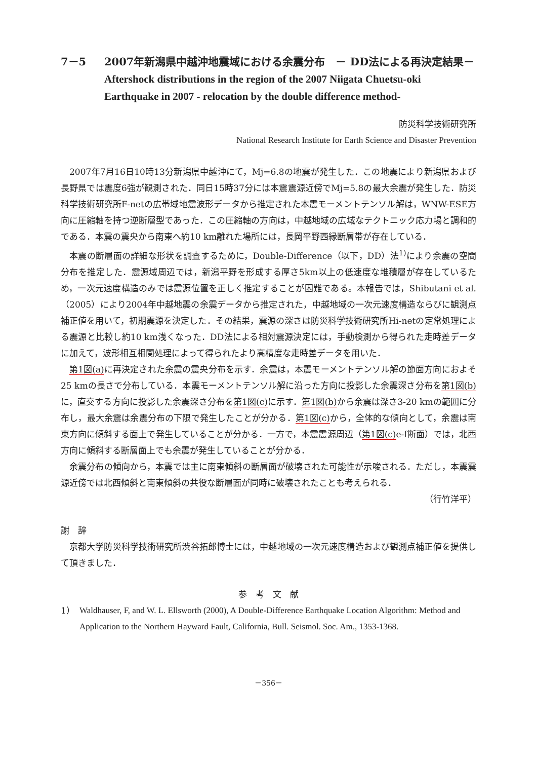7－5 2007年新潟県中越沖地震域における余震分布　－ DD法による再決定結果－
Aftershock distributions in the region of the 2007 Niigata Chuetsu-oki Earthquake in 2007 - relocation by the double difference method-
防災科学技術研究所
National Research Institute for Earth Science and Disaster Prevention
2007年7月16日10時13分新潟県中越沖にて，Mj=6.8の地震が発生した．この地震により新潟県および長野県では震度6強が観測された．同日15時37分には本震震源近傍でMj=5.8の最大余震が発生した．防災科学技術研究所F-netの広帯域地震波形データから推定された本震モーメントテンソル解は，WNW-ESE方向に圧縮軸を持つ逆断層型であった．この圧縮軸の方向は，中越地域の広域なテクトニック応力場と調和的である．本震の震央から南東へ約10 km離れた場所には，長岡平野西縁断層帯が存在している．
本震の断層面の詳細な形状を調査するために，Double-Difference（以下，DD）法<sup>1)</sup>により余震の空間分布を推定した．震源域周辺では，新潟平野を形成する厚さ5km以上の低速度な堆積層が存在しているため，一次元速度構造のみでは震源位置を正しく推定することが困難である。本報告では，Shibutani et al.（2005）により2004年中越地震の余震データから推定された，中越地域の一次元速度構造ならびに観測点補正値を用いて，初期震源を決定した．その結果，震源の深さは防災科学技術研究所Hi-netの定常処理による震源と比較し約10 km浅くなった．DD法による相対震源決定には，手動検測から得られた走時差データに加えて，波形相互相関処理によって得られたより高精度な走時差データを用いた．
第1図(a) に再決定された余震の震央分布を示す．余震は，本震モーメントテンソル解の節面方向におよそ25 kmの長さで分布している．本震モーメントテンソル解に沿った方向に投影した余震深さ分布を第1図(b) に，直交する方向に投影した余震深さ分布を第1図(c) に示す．第1図(b) から余震は深さ3-20 kmの範囲に分布し，最大余震は余震分布の下限で発生したことが分かる．第1図(c) から，全体的な傾向として，余震は南東方向に傾斜する面上で発生していることが分かる．一方で，本震震源周辺（第1図(c) e-f断面）では，北西方向に傾斜する断層面上でも余震が発生していることが分かる．
余震分布の傾向から，本震では主に南東傾斜の断層面が破壊された可能性が示唆される．ただし，本震震源近傍では北西傾斜と南東傾斜の共役な断層面が同時に破壊されたことも考えられる．
（行竹洋平）
謝　辞
京都大学防災科学技術研究所渋谷拓郎博士には，中越地域の一次元速度構造および観測点補正値を提供して頂きました．
参　考　文　献
1） Waldhauser, F, and W. L. Ellsworth (2000), A Double-Difference Earthquake Location Algorithm: Method and Application to the Northern Hayward Fault, California, Bull. Seismol. Soc. Am., 1353-1368.
－356－